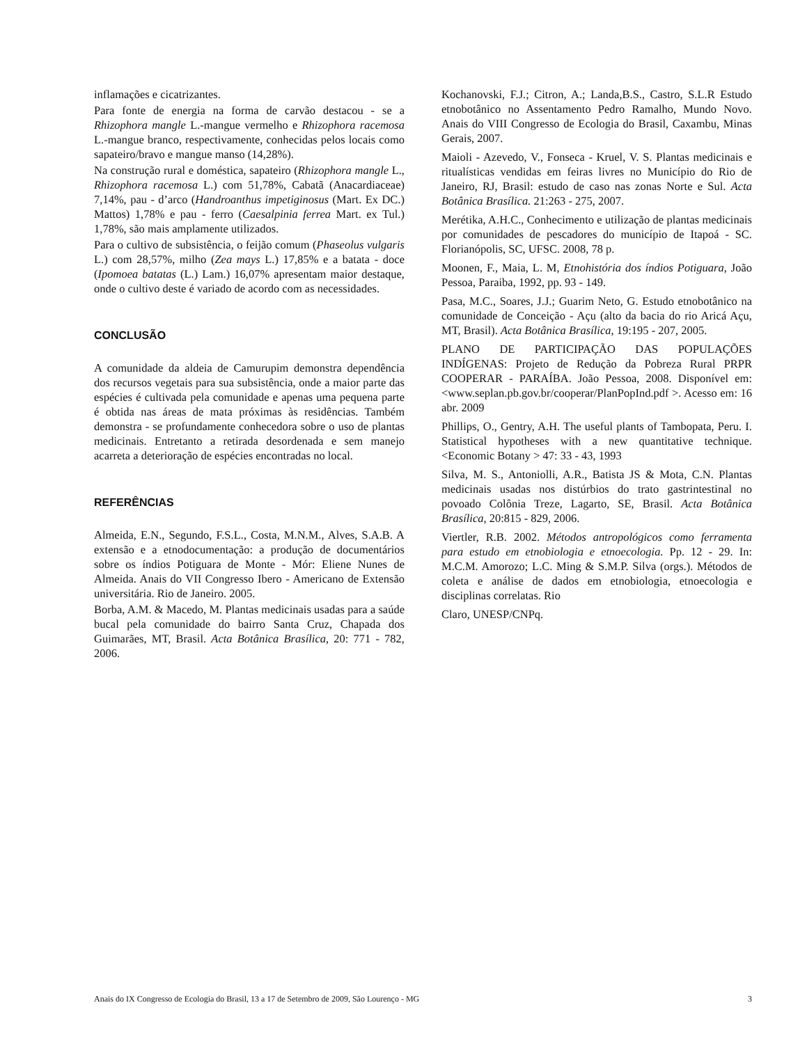inflamações e cicatrizantes.
Para fonte de energia na forma de carvão destacou - se a Rhizophora mangle L.-mangue vermelho e Rhizophora racemosa L.-mangue branco, respectivamente, conhecidas pelos locais como sapateiro/bravo e mangue manso (14,28%).
Na construção rural e doméstica, sapateiro (Rhizophora mangle L., Rhizophora racemosa L.) com 51,78%, Cabatã (Anacardiaceae) 7,14%, pau - d’arco (Handroanthus impetiginosus (Mart. Ex DC.) Mattos) 1,78% e pau - ferro (Caesalpinia ferrea Mart. ex Tul.) 1,78%, são mais amplamente utilizados.
Para o cultivo de subsistência, o feijão comum (Phaseolus vulgaris L.) com 28,57%, milho (Zea mays L.) 17,85% e a batata - doce (Ipomoea batatas (L.) Lam.) 16,07% apresentam maior destaque, onde o cultivo deste é variado de acordo com as necessidades.
CONCLUSÃO
A comunidade da aldeia de Camurupim demonstra dependência dos recursos vegetais para sua subsistência, onde a maior parte das espécies é cultivada pela comunidade e apenas uma pequena parte é obtida nas áreas de mata próximas às residências. Também demonstra - se profundamente conhecedora sobre o uso de plantas medicinais. Entretanto a retirada desordenada e sem manejo acarreta a deterioração de espécies encontradas no local.
REFERÊNCIAS
Almeida, E.N., Segundo, F.S.L., Costa, M.N.M., Alves, S.A.B. A extensão e a etnodocumentação: a produção de documentários sobre os índios Potiguara de Monte - Mór: Eliene Nunes de Almeida. Anais do VII Congresso Ibero - Americano de Extensão universitária. Rio de Janeiro. 2005.
Borba, A.M. & Macedo, M. Plantas medicinais usadas para a saúde bucal pela comunidade do bairro Santa Cruz, Chapada dos Guimarães, MT, Brasil. Acta Botânica Brasílica, 20: 771 - 782, 2006.
Kochanovski, F.J.; Citron, A.; Landa,B.S., Castro, S.L.R Estudo etnobotânico no Assentamento Pedro Ramalho, Mundo Novo. Anais do VIII Congresso de Ecologia do Brasil, Caxambu, Minas Gerais, 2007.
Maioli - Azevedo, V., Fonseca - Kruel, V. S. Plantas medicinais e ritualísticas vendidas em feiras livres no Município do Rio de Janeiro, RJ, Brasil: estudo de caso nas zonas Norte e Sul. Acta Botânica Brasílica. 21:263 - 275, 2007.
Merétika, A.H.C., Conhecimento e utilização de plantas medicinais por comunidades de pescadores do município de Itapoá - SC. Florianópolis, SC, UFSC. 2008, 78 p.
Moonen, F., Maia, L. M, Etnohistória dos índios Potiguara, João Pessoa, Paraiba, 1992, pp. 93 - 149.
Pasa, M.C., Soares, J.J.; Guarim Neto, G. Estudo etnobotânico na comunidade de Conceição - Açu (alto da bacia do rio Aricá Açu, MT, Brasil). Acta Botânica Brasílica, 19:195 - 207, 2005.
PLANO DE PARTICIPAÇÃO DAS POPULAÇÕES INDÍGENAS: Projeto de Redução da Pobreza Rural PRPR COOPERAR - PARAÍBA. João Pessoa, 2008. Disponível em: <www.seplan.pb.gov.br/cooperar/PlanPopInd.pdf >. Acesso em: 16 abr. 2009
Phillips, O., Gentry, A.H. The useful plants of Tambopata, Peru. I. Statistical hypotheses with a new quantitative technique. <Economic Botany > 47: 33 - 43, 1993
Silva, M. S., Antoniolli, A.R., Batista JS & Mota, C.N. Plantas medicinais usadas nos distúrbios do trato gastrintestinal no povoado Colônia Treze, Lagarto, SE, Brasil. Acta Botânica Brasílica, 20:815 - 829, 2006.
Viertler, R.B. 2002. Métodos antropológicos como ferramenta para estudo em etnobiologia e etnoecologia. Pp. 12 - 29. In: M.C.M. Amorozo; L.C. Ming & S.M.P. Silva (orgs.). Métodos de coleta e análise de dados em etnobiologia, etnoecologia e disciplinas correlatas. Rio
Claro, UNESP/CNPq.
Anais do IX Congresso de Ecologia do Brasil, 13 a 17 de Setembro de 2009, São Lourenço - MG 3